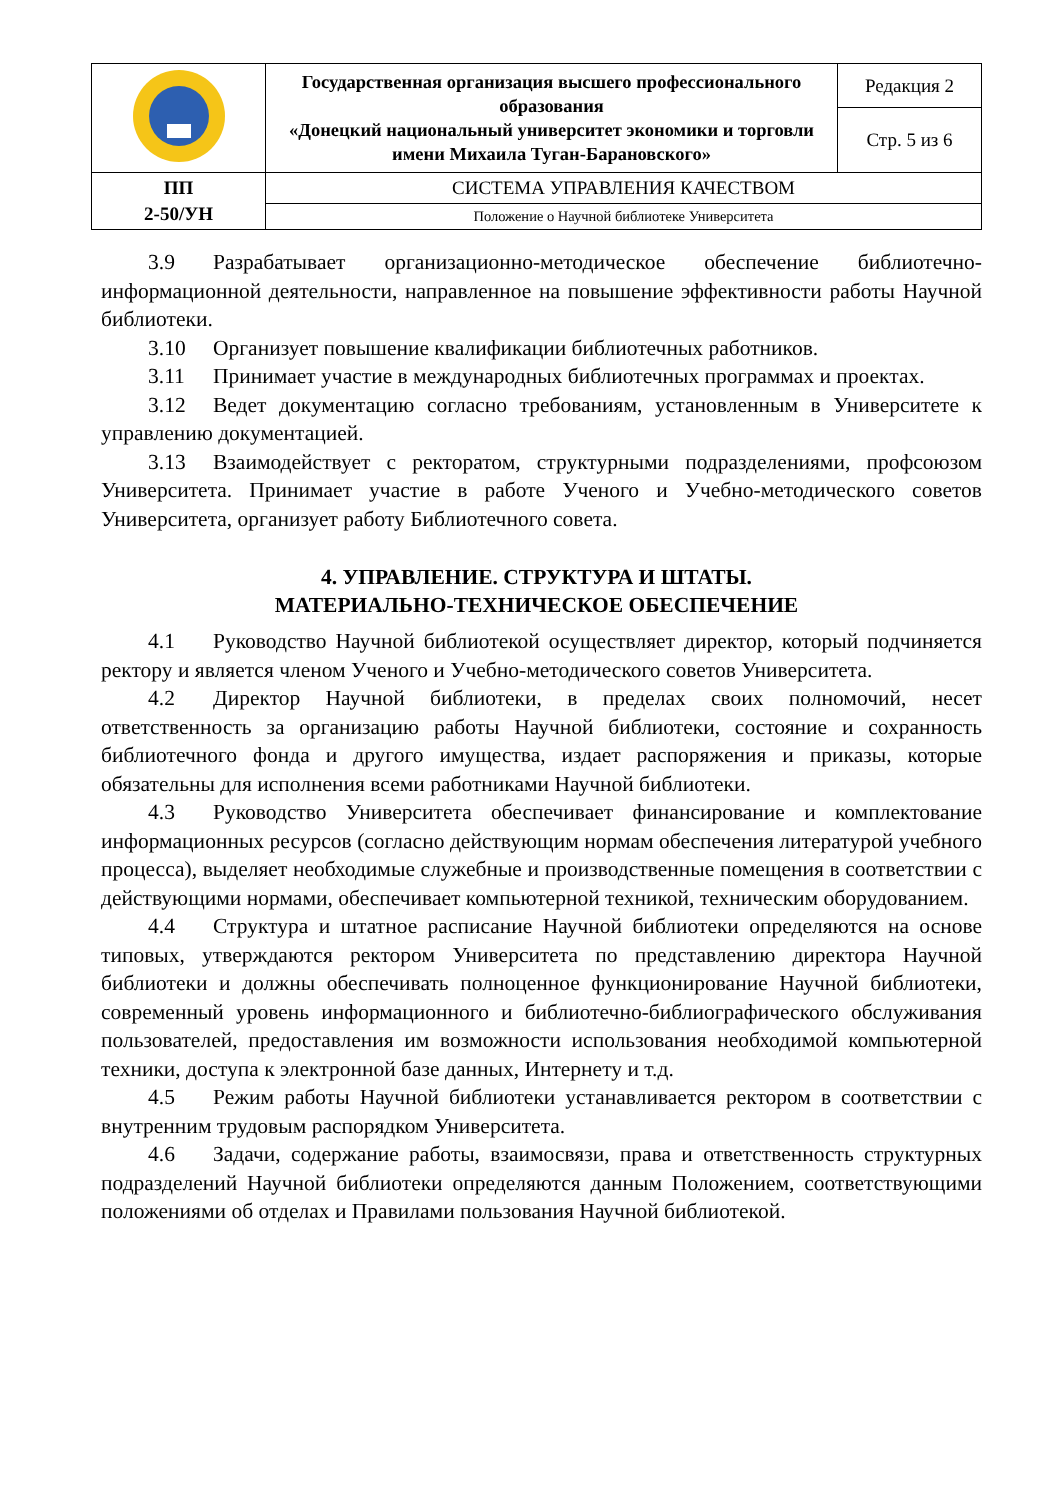| | Государственная организация высшего профессионального образования «Донецкий национальный университет экономики и торговли имени Михаила Туган-Барановского» | Редакция 2 |
| | | Стр. 5 из 6 |
| ПП 2-50/УН | СИСТЕМА УПРАВЛЕНИЯ КАЧЕСТВОМ | |
| | Положение о Научной библиотеке Университета | |
3.9 Разрабатывает организационно-методическое обеспечение библиотечно-информационной деятельности, направленное на повышение эффективности работы Научной библиотеки.
3.10 Организует повышение квалификации библиотечных работников.
3.11 Принимает участие в международных библиотечных программах и проектах.
3.12 Ведет документацию согласно требованиям, установленным в Университете к управлению документацией.
3.13 Взаимодействует с ректоратом, структурными подразделениями, профсоюзом Университета. Принимает участие в работе Ученого и Учебно-методического советов Университета, организует работу Библиотечного совета.
4. УПРАВЛЕНИЕ. СТРУКТУРА И ШТАТЫ.
МАТЕРИАЛЬНО-ТЕХНИЧЕСКОЕ ОБЕСПЕЧЕНИЕ
4.1 Руководство Научной библиотекой осуществляет директор, который подчиняется ректору и является членом Ученого и Учебно-методического советов Университета.
4.2 Директор Научной библиотеки, в пределах своих полномочий, несет ответственность за организацию работы Научной библиотеки, состояние и сохранность библиотечного фонда и другого имущества, издает распоряжения и приказы, которые обязательны для исполнения всеми работниками Научной библиотеки.
4.3 Руководство Университета обеспечивает финансирование и комплектование информационных ресурсов (согласно действующим нормам обеспечения литературой учебного процесса), выделяет необходимые служебные и производственные помещения в соответствии с действующими нормами, обеспечивает компьютерной техникой, техническим оборудованием.
4.4 Структура и штатное расписание Научной библиотеки определяются на основе типовых, утверждаются ректором Университета по представлению директора Научной библиотеки и должны обеспечивать полноценное функционирование Научной библиотеки, современный уровень информационного и библиотечно-библиографического обслуживания пользователей, предоставления им возможности использования необходимой компьютерной техники, доступа к электронной базе данных, Интернету и т.д.
4.5 Режим работы Научной библиотеки устанавливается ректором в соответствии с внутренним трудовым распорядком Университета.
4.6 Задачи, содержание работы, взаимосвязи, права и ответственность структурных подразделений Научной библиотеки определяются данным Положением, соответствующими положениями об отделах и Правилами пользования Научной библиотекой.